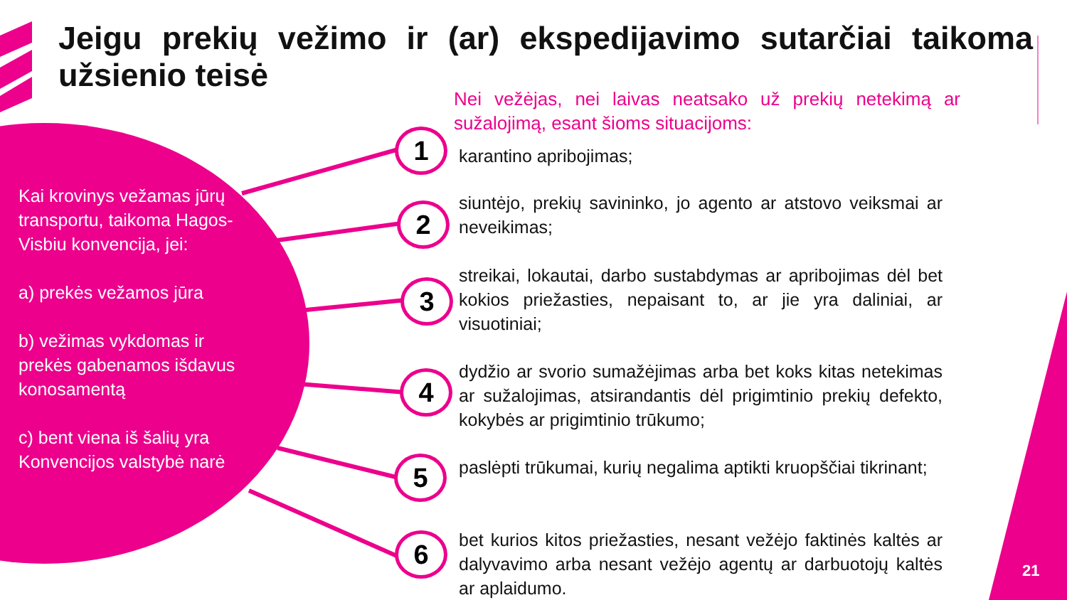Jeigu prekių vežimo ir (ar) ekspedijavimo sutarčiai taikoma užsienio teisė
Kai krovinys vežamas jūrų transportu, taikoma Hagos-Visbiu konvencija, jei:
a) prekės vežamos jūra
b) vežimas vykdomas ir prekės gabenamos išdavus konosamentą
c) bent viena iš šalių yra Konvencijos valstybė narė
Nei vežėjas, nei laivas neatsako už prekių netekimą ar sužalojimą, esant šioms situacijoms:
1 karantino apribojimas;
2
siuntėjo, prekių savininko, jo agento ar atstovo veiksmai ar neveikimas;
3
streikai, lokautai, darbo sustabdymas ar apribojimas dėl bet kokios priežasties, nepaisant to, ar jie yra daliniai, ar visuotiniai;
4
dydžio ar svorio sumažėjimas arba bet koks kitas netekimas ar sužalojimas, atsirandantis dėl prigimtinio prekių defekto, kokybės ar prigimtinio trūkumo;
5
paslėpti trūkumai, kurių negalima aptikti kruopščiai tikrinant;
6
bet kurios kitos priežasties, nesant vežėjo faktinės kaltės ar dalyvavimo arba nesant vežėjo agentų ar darbuotojų kaltės ar aplaidumo.
21